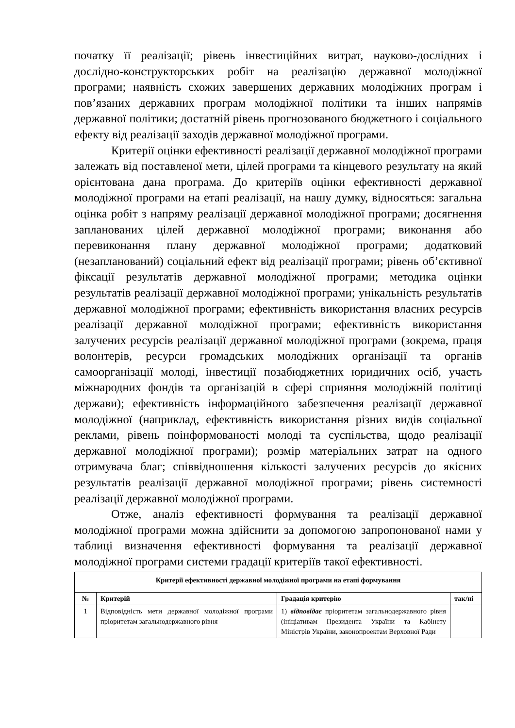початку її реалізації; рівень інвестиційних витрат, науково-дослідних і дослідно-конструкторських робіт на реалізацію державної молодіжної програми; наявність схожих завершених державних молодіжних програм і пов’язаних державних програм молодіжної політики та інших напрямів державної політики; достатній рівень прогнозованого бюджетного і соціального ефекту від реалізації заходів державної молодіжної програми.
Критерії оцінки ефективності реалізації державної молодіжної програми залежать від поставленої мети, цілей програми та кінцевого результату на який орієнтована дана програма. До критеріїв оцінки ефективності державної молодіжної програми на етапі реалізації, на нашу думку, відносяться: загальна оцінка робіт з напряму реалізації державної молодіжної програми; досягнення запланованих цілей державної молодіжної програми; виконання або перевиконання плану державної молодіжної програми; додатковий (незапланований) соціальний ефект від реалізації програми; рівень об’єктивної фіксації результатів державної молодіжної програми; методика оцінки результатів реалізації державної молодіжної програми; унікальність результатів державної молодіжної програми; ефективність використання власних ресурсів реалізації державної молодіжної програми; ефективність використання залучених ресурсів реалізації державної молодіжної програми (зокрема, праця волонтерів, ресурси громадських молодіжних організації та органів самоорганізації молоді, інвестиції позабюджетних юридичних осіб, участь міжнародних фондів та організацій в сфері сприяння молодіжній політиці держави); ефективність інформаційного забезпечення реалізації державної молодіжної (наприклад, ефективність використання різних видів соціальної реклами, рівень поінформованості молоді та суспільства, щодо реалізації державної молодіжної програми); розмір матеріальних затрат на одного отримувача благ; співвідношення кількості залучених ресурсів до якісних результатів реалізації державної молодіжної програми; рівень системності реалізації державної молодіжної програми.
Отже, аналіз ефективності формування та реалізації державної молодіжної програми можна здійснити за допомогою запропонованої нами у таблиці визначення ефективності формування та реалізації державної молодіжної програми системи градації критеріїв такої ефективності.
| Критерії ефективності державної молодіжної програми на етапі формування | | | |
| --- | --- | --- | --- |
| № | Критерій | Градація критерію | так/ні |
| 1 | Відповідність мети державної молодіжної програми пріоритетам загальнодержавного рівня | 1) відповідає пріоритетам загальнодержавного рівня (ініціативам Президента України та Кабінету Міністрів України, законопроектам Верховної Ради | |